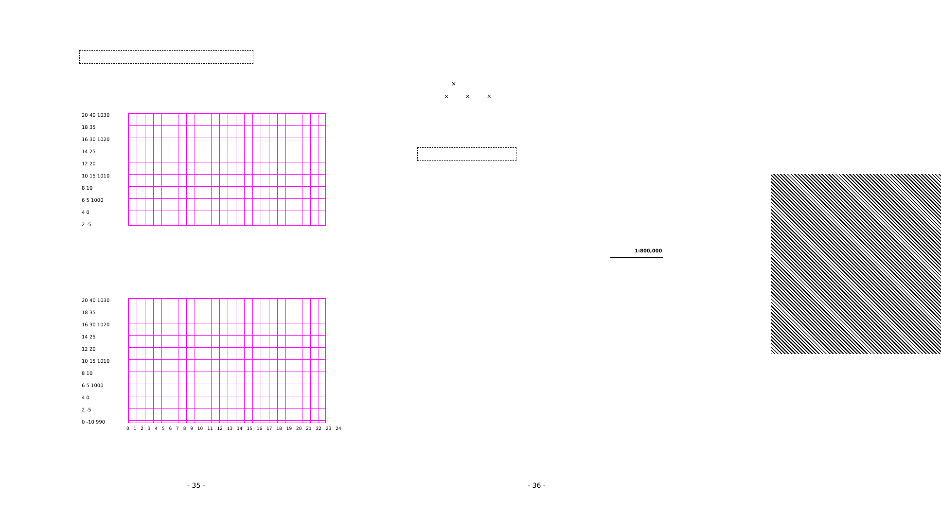20 40 1030
18 35
16 30 1020
14 25
12 20
10 15 1010
8 10
6 5 1000
4 0
2 -5
20 40 1030
18 35
16 30 1020
14 25
12 20
10 15 1010
8 10
6 5 1000
4 0
2 -5
0 -10 990
0 1 2 3 4 5 6 7 8 9 10 11 12 13 14 15 16 17 18 19 20 21 22 23 24
- 35 -
×
× × ×
1:800,000
- 36 -